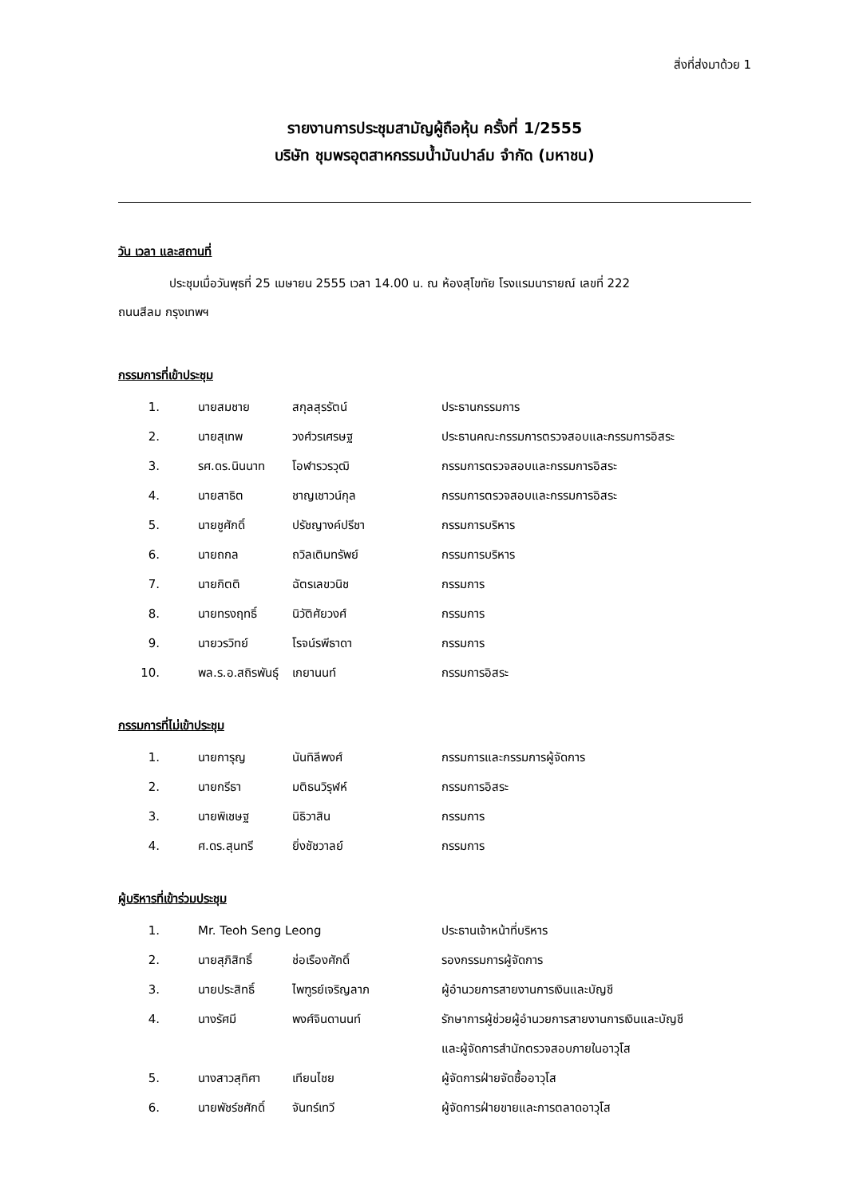สิ่งที่ส่งมาด้วย 1
รายงานการประชุมสามัญผู้ถือหุ้น ครั้งที่ 1/2555
บริษัท ชุมพรอุตสาหกรรมน้ำมันปาล์ม จำกัด (มหาชน)
วัน เวลา และสถานที่
ประชุมเมื่อวันพุธที่ 25 เมษายน 2555 เวลา 14.00 น. ณ ห้องสุโขทัย โรงแรมนารายณ์ เลขที่ 222
ถนนสีลม กรุงเทพฯ
กรรมการที่เข้าประชุม
| 1. | นายสมชาย | สกุลสุรรัตน์ | ประธานกรรมการ |
| 2. | นายสุเทพ | วงศ์วรเศรษฐ | ประธานคณะกรรมการตรวจสอบและกรรมการอิสระ |
| 3. | รศ.ดร.นินนาท | โอฬารวรวุฒิ | กรรมการตรวจสอบและกรรมการอิสระ |
| 4. | นายสาธิต | ชาญเชาวน์กุล | กรรมการตรวจสอบและกรรมการอิสระ |
| 5. | นายชูศักดิ์ | ปรัชญางค์ปรีชา | กรรมการบริหาร |
| 6. | นายถกล | ถวิลเติมทรัพย์ | กรรมการบริหาร |
| 7. | นายกิตติ | ฉัตรเลขวนิช | กรรมการ |
| 8. | นายทรงฤทธิ์ | นิวัติศัยวงศ์ | กรรมการ |
| 9. | นายวรวิทย์ | โรจน์รพีธาดา | กรรมการ |
| 10. | พล.ร.อ.สถิรพันธุ์ | เกยานนท์ | กรรมการอิสระ |
กรรมการที่ไม่เข้าประชุม
| 1. | นายการุญ | นันทิลีพงศ์ | กรรมการและกรรมการผู้จัดการ |
| 2. | นายกรีธา | มติธนวิรุฬห์ | กรรมการอิสระ |
| 3. | นายพิเชษฐ | นิธิวาสิน | กรรมการ |
| 4. | ศ.ดร.สุนทรี | ยิ่งชัชวาลย์ | กรรมการ |
ผู้บริหารที่เข้าร่วมประชุม
| 1. | Mr. Teoh Seng Leong | | ประธานเจ้าหน้าที่บริหาร |
| 2. | นายสุภิสิทธิ์ | ช่อเรืองศักดิ์ | รองกรรมการผู้จัดการ |
| 3. | นายประสิทธิ์ | ไพฑูรย์เจริญลาภ | ผู้อำนวยการสายงานการเงินและบัญชี |
| 4. | นางรัศมี | พงศ์จินดานนท์ | รักษาการผู้ช่วยผู้อำนวยการสายงานการเงินและบัญชี และผู้จัดการสำนักตรวจสอบภายในอาวุโส |
| 5. | นางสาวสุทิศา | เทียนไชย | ผู้จัดการฝ่ายจัดซื้ออาวุโส |
| 6. | นายพัชร์ชศักดิ์ | จันทร์เทวี | ผู้จัดการฝ่ายขายและการตลาดอาวุโส |